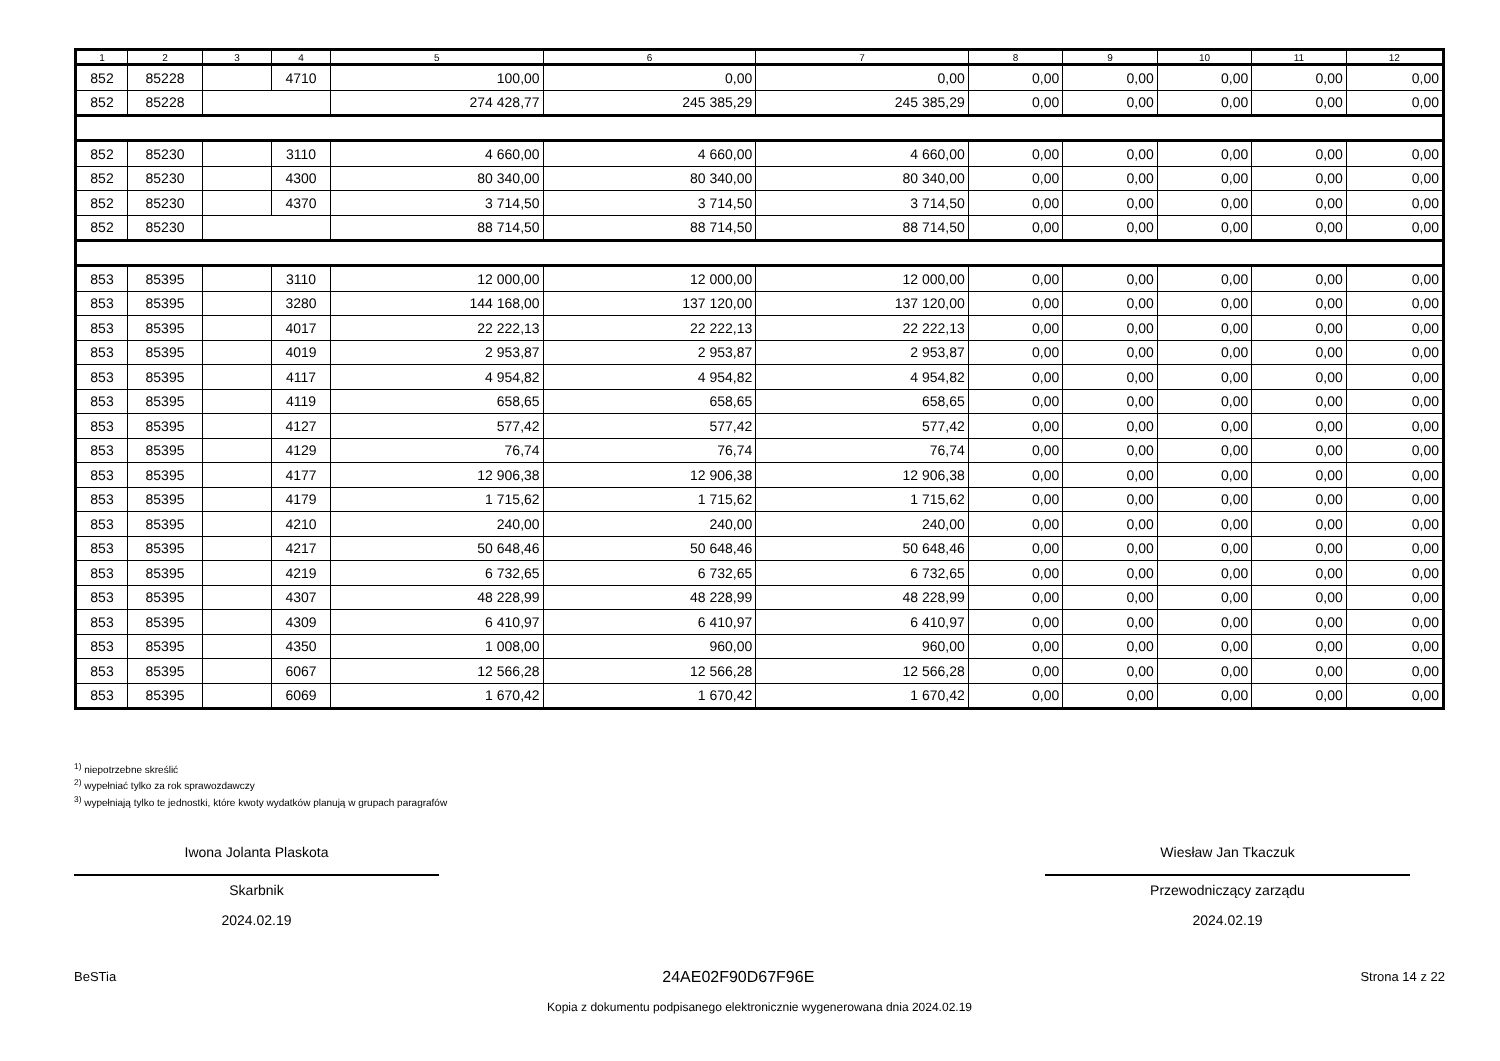| 1 | 2 | 3 | 4 | 5 | 6 | 7 | 8 | 9 | 10 | 11 | 12 |
| --- | --- | --- | --- | --- | --- | --- | --- | --- | --- | --- | --- |
| 852 | 85228 | | 4710 | 100,00 | 0,00 | 0,00 | 0,00 | 0,00 | 0,00 | 0,00 | 0,00 |
| 852 | 85228 | | | 274 428,77 | 245 385,29 | 245 385,29 | 0,00 | 0,00 | 0,00 | 0,00 | 0,00 |
| 852 | 85230 | | 3110 | 4 660,00 | 4 660,00 | 4 660,00 | 0,00 | 0,00 | 0,00 | 0,00 | 0,00 |
| 852 | 85230 | | 4300 | 80 340,00 | 80 340,00 | 80 340,00 | 0,00 | 0,00 | 0,00 | 0,00 | 0,00 |
| 852 | 85230 | | 4370 | 3 714,50 | 3 714,50 | 3 714,50 | 0,00 | 0,00 | 0,00 | 0,00 | 0,00 |
| 852 | 85230 | | | 88 714,50 | 88 714,50 | 88 714,50 | 0,00 | 0,00 | 0,00 | 0,00 | 0,00 |
| 853 | 85395 | | 3110 | 12 000,00 | 12 000,00 | 12 000,00 | 0,00 | 0,00 | 0,00 | 0,00 | 0,00 |
| 853 | 85395 | | 3280 | 144 168,00 | 137 120,00 | 137 120,00 | 0,00 | 0,00 | 0,00 | 0,00 | 0,00 |
| 853 | 85395 | | 4017 | 22 222,13 | 22 222,13 | 22 222,13 | 0,00 | 0,00 | 0,00 | 0,00 | 0,00 |
| 853 | 85395 | | 4019 | 2 953,87 | 2 953,87 | 2 953,87 | 0,00 | 0,00 | 0,00 | 0,00 | 0,00 |
| 853 | 85395 | | 4117 | 4 954,82 | 4 954,82 | 4 954,82 | 0,00 | 0,00 | 0,00 | 0,00 | 0,00 |
| 853 | 85395 | | 4119 | 658,65 | 658,65 | 658,65 | 0,00 | 0,00 | 0,00 | 0,00 | 0,00 |
| 853 | 85395 | | 4127 | 577,42 | 577,42 | 577,42 | 0,00 | 0,00 | 0,00 | 0,00 | 0,00 |
| 853 | 85395 | | 4129 | 76,74 | 76,74 | 76,74 | 0,00 | 0,00 | 0,00 | 0,00 | 0,00 |
| 853 | 85395 | | 4177 | 12 906,38 | 12 906,38 | 12 906,38 | 0,00 | 0,00 | 0,00 | 0,00 | 0,00 |
| 853 | 85395 | | 4179 | 1 715,62 | 1 715,62 | 1 715,62 | 0,00 | 0,00 | 0,00 | 0,00 | 0,00 |
| 853 | 85395 | | 4210 | 240,00 | 240,00 | 240,00 | 0,00 | 0,00 | 0,00 | 0,00 | 0,00 |
| 853 | 85395 | | 4217 | 50 648,46 | 50 648,46 | 50 648,46 | 0,00 | 0,00 | 0,00 | 0,00 | 0,00 |
| 853 | 85395 | | 4219 | 6 732,65 | 6 732,65 | 6 732,65 | 0,00 | 0,00 | 0,00 | 0,00 | 0,00 |
| 853 | 85395 | | 4307 | 48 228,99 | 48 228,99 | 48 228,99 | 0,00 | 0,00 | 0,00 | 0,00 | 0,00 |
| 853 | 85395 | | 4309 | 6 410,97 | 6 410,97 | 6 410,97 | 0,00 | 0,00 | 0,00 | 0,00 | 0,00 |
| 853 | 85395 | | 4350 | 1 008,00 | 960,00 | 960,00 | 0,00 | 0,00 | 0,00 | 0,00 | 0,00 |
| 853 | 85395 | | 6067 | 12 566,28 | 12 566,28 | 12 566,28 | 0,00 | 0,00 | 0,00 | 0,00 | 0,00 |
| 853 | 85395 | | 6069 | 1 670,42 | 1 670,42 | 1 670,42 | 0,00 | 0,00 | 0,00 | 0,00 | 0,00 |
<sup>1)</sup> niepotrzebne skreślić
<sup>2)</sup> wypełniać tylko za rok sprawozdawczy
<sup>3)</sup> wypełniają tylko te jednostki, które kwoty wydatków planują w grupach paragrafów
Iwona Jolanta Plaskota
Skarbnik
2024.02.19
Wiesław Jan Tkaczuk
Przewodniczący zarządu
2024.02.19
BeSTia 24AE02F90D67F96E Strona 14 z 22
Kopia z dokumentu podpisanego elektronicznie wygenerowana dnia 2024.02.19